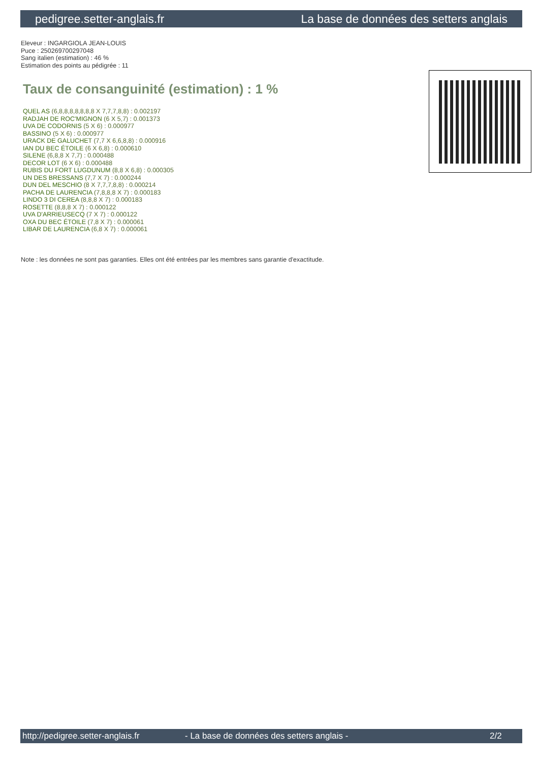pedigree.setter-anglais.fr La base de données des setters anglais
Eleveur : INGARGIOLA JEAN-LOUIS
Puce : 250269700297048
Sang italien (estimation) : 46 %
Estimation des points au pédigrée : 11
Taux de consanguinité (estimation) : 1 %
QUEL AS (6,8,8,8,8,8,8,8 X 7,7,7,8,8) : 0.002197
RADJAH DE ROC'MIGNON (6 X 5,7) : 0.001373
UVA DE CODORNIS (5 X 6) : 0.000977
BASSINO (5 X 6) : 0.000977
URACK DE GALUCHET (7,7 X 6,6,8,8) : 0.000916
IAN DU BEC ÉTOILE (6 X 6,8) : 0.000610
SILENE (6,8,8 X 7,7) : 0.000488
DECOR LOT (6 X 6) : 0.000488
RUBIS DU FORT LUGDUNUM (8,8 X 6,8) : 0.000305
UN DES BRESSANS (7,7 X 7) : 0.000244
DUN DEL MESCHIO (8 X 7,7,7,8,8) : 0.000214
PACHA DE LAURENCIA (7,8,8,8 X 7) : 0.000183
LINDO 3 DI CEREA (8,8,8 X 7) : 0.000183
ROSETTE (8,8,8 X 7) : 0.000122
UVA D'ARRIEUSECQ (7 X 7) : 0.000122
OXA DU BEC ÉTOILE (7,8 X 7) : 0.000061
LIBAR DE LAURENCIA (6,8 X 7) : 0.000061
Note : les données ne sont pas garanties. Elles ont été entrées par les membres sans garantie d'exactitude.
http://pedigree.setter-anglais.fr - La base de données des setters anglais - 2/2